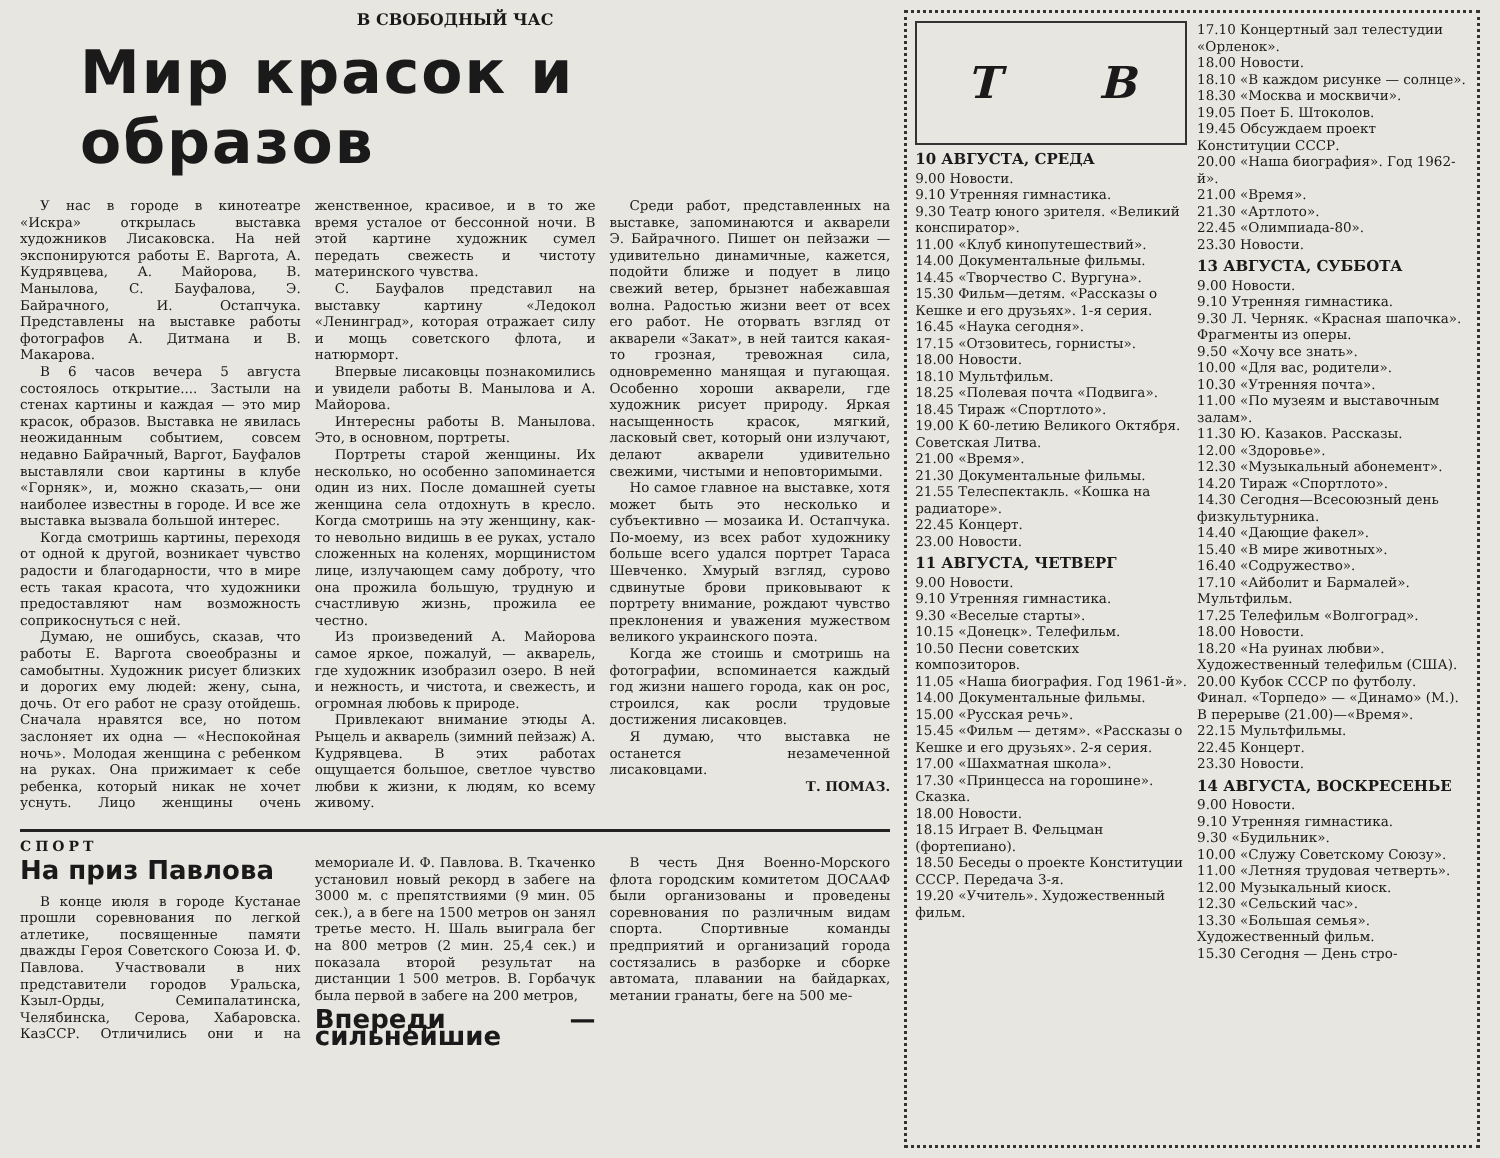В СВОБОДНЫЙ ЧАС
Мир красок и образов
У нас в городе в кинотеатре «Искра» открылась выставка художников Лисаковска. На ней экспонируются работы Е. Варгота, А. Кудрявцева, А. Майорова, В. Манылова, С. Бауфалова, Э. Байрачного, И. Остапчука. Представлены на выставке работы фотографов А. Дитмана и В. Макарова.
В 6 часов вечера 5 августа состоялось открытие.... Застыли на стенах картины и каждая — это мир красок, образов. Выставка не явилась неожиданным событием, совсем недавно Байрачный, Варгот, Бауфалов выставляли свои картины в клубе «Горняк», и, можно сказать,— они наиболее известны в городе. И все же выставка вызвала большой интерес.
Когда смотришь картины, переходя от одной к другой, возникает чувство радости и благодарности, что в мире есть такая красота, что художники предоставляют нам возможность соприкоснуться с ней.
Думаю, не ошибусь, сказав, что работы Е. Варгота своеобразны и самобытны. Художник рисует близких и дорогих ему людей: жену, сына, дочь. От его работ не сразу отойдешь. Сначала нравятся все, но потом заслоняет их одна — «Неспокойная ночь». Молодая женщина с ребенком на руках. Она прижимает к себе ребенка, который никак не хочет уснуть. Лицо женщины очень женственное, красивое, и в то же время усталое от бессонной ночи. В этой картине художник сумел передать свежесть и чистоту материнского чувства.
С. Бауфалов представил на выставку картину «Ледокол «Ленинград», которая отражает силу и мощь советского флота, и натюрморт.
Впервые лисаковцы познакомились и увидели работы В. Манылова и А. Майорова.
Интересны работы В. Манылова. Это, в основном, портреты.
Портреты старой женщины. Их несколько, но особенно запоминается один из них. После домашней суеты женщина села отдохнуть в кресло. Когда смотришь на эту женщину, как-то невольно видишь в ее руках, устало сложенных на коленях, морщинистом лице, излучающем саму доброту, что она прожила большую, трудную и счастливую жизнь, прожила ее честно.
Из произведений А. Майорова самое яркое, пожалуй, — акварель, где художник изобразил озеро. В ней и нежность, и чистота, и свежесть, и огромная любовь к природе.
Привлекают внимание этюды А. Рыцель и акварель (зимний пейзаж) А. Кудрявцева. В этих работах ощущается большое, светлое чувство любви к жизни, к людям, ко всему живому.
Среди работ, представленных на выставке, запоминаются и акварели Э. Байрачного. Пишет он пейзажи — удивительно динамичные, кажется, подойти ближе и подует в лицо свежий ветер, брызнет набежавшая волна. Радостью жизни веет от всех его работ. Не оторвать взгляд от акварели «Закат», в ней таится какая-то грозная, тревожная сила, одновременно манящая и пугающая. Особенно хороши акварели, где художник рисует природу. Яркая насыщенность красок, мягкий, ласковый свет, который они излучают, делают акварели удивительно свежими, чистыми и неповторимыми.
Но самое главное на выставке, хотя может быть это несколько и субъективно — мозаика И. Остапчука. По-моему, из всех работ художнику больше всего удался портрет Тараса Шевченко. Хмурый взгляд, сурово сдвинутые брови приковывают к портрету внимание, рождают чувство преклонения и уважения мужеством великого украинского поэта.
Когда же стоишь и смотришь на фотографии, вспоминается каждый год жизни нашего города, как он рос, строился, как росли трудовые достижения лисаковцев.
Я думаю, что выставка не останется незамеченной лисаковцами.
Т. ПОМАЗ.
СПОРТ
На приз Павлова
В конце июля в городе Кустанае прошли соревнования по легкой атлетике, посвященные памяти дважды Героя Советского Союза И. Ф. Павлова. Участвовали в них представители городов Уральска, Кзыл-Орды, Семипалатинска, Челябинска, Серова, Хабаровска. КазССР. Отличились они и на мемориале И. Ф. Павлова. В. Ткаченко установил новый рекорд в забеге на 3000 м. с препятствиями (9 мин. 05 сек.), а в беге на 1500 метров он занял третье место. Н. Шаль выиграла бег на 800 метров (2 мин. 25,4 сек.) и показала второй результат на дистанции 1 500 метров. В. Горбачук была первой в забеге на 200 метров,
Впереди — сильнейшие
В честь Дня Военно-Морского флота городским комитетом ДОСААФ были организованы и проведены соревнования по различным видам спорта. Спортивные команды предприятий и организаций города состязались в разборке и сборке автомата, плавании на байдарках, метании гранаты, беге на 500 ме-
Т В
10 АВГУСТА, СРЕДА
9.00 Новости.
9.10 Утренняя гимнастика.
9.30 Театр юного зрителя. «Великий конспиратор».
11.00 «Клуб кинопутешествий».
14.00 Документальные фильмы.
14.45 «Творчество С. Вургуна».
15.30 Фильм—детям. «Рассказы о Кешке и его друзьях». 1-я серия.
16.45 «Наука сегодня».
17.15 «Отзовитесь, горнисты».
18.00 Новости.
18.10 Мультфильм.
18.25 «Полевая почта «Подвига».
18.45 Тираж «Спортлото».
19.00 К 60-летию Великого Октября. Советская Литва.
21.00 «Время».
21.30 Документальные фильмы.
21.55 Телеспектакль. «Кошка на радиаторе».
22.45 Концерт.
23.00 Новости.
11 АВГУСТА, ЧЕТВЕРГ
9.00 Новости.
9.10 Утренняя гимнастика.
9.30 «Веселые старты».
10.15 «Донецк». Телефильм.
10.50 Песни советских композиторов.
11.05 «Наша биография. Год 1961-й».
14.00 Документальные фильмы.
15.00 «Русская речь».
15.45 «Фильм — детям». «Рассказы о Кешке и его друзьях». 2-я серия.
17.00 «Шахматная школа».
17.30 «Принцесса на горошине». Сказка.
18.00 Новости.
18.15 Играет В. Фельцман (фортепиано).
18.50 Беседы о проекте Конституции СССР. Передача 3-я.
19.20 «Учитель». Художественный фильм.
17.10 Концертный зал телестудии «Орленок».
18.00 Новости.
18.10 «В каждом рисунке — солнце».
18.30 «Москва и москвичи».
19.05 Поет Б. Штоколов.
19.45 Обсуждаем проект Конституции СССР.
20.00 «Наша биография». Год 1962-й».
21.00 «Время».
21.30 «Артлото».
22.45 «Олимпиада-80».
23.30 Новости.
13 АВГУСТА, СУББОТА
9.00 Новости.
9.10 Утренняя гимнастика.
9.30 Л. Черняк. «Красная шапочка». Фрагменты из оперы.
9.50 «Хочу все знать».
10.00 «Для вас, родители».
10.30 «Утренняя почта».
11.00 «По музеям и выставочным залам».
11.30 Ю. Казаков. Рассказы.
12.00 «Здоровье».
12.30 «Музыкальный абонемент».
14.20 Тираж «Спортлото».
14.30 Сегодня—Всесоюзный день физкультурника.
14.40 «Дающие факел».
15.40 «В мире животных».
16.40 «Содружество».
17.10 «Айболит и Бармалей». Мультфильм.
17.25 Телефильм «Волгоград».
18.00 Новости.
18.20 «На руинах любви». Художественный телефильм (США).
20.00 Кубок СССР по футболу. Финал. «Торпедо» — «Динамо» (М.). В перерыве (21.00)—«Время».
22.15 Мультфильмы.
22.45 Концерт.
23.30 Новости.
14 АВГУСТА, ВОСКРЕСЕНЬЕ
9.00 Новости.
9.10 Утренняя гимнастика.
9.30 «Будильник».
10.00 «Служу Советскому Союзу».
11.00 «Летняя трудовая четверть».
12.00 Музыкальный киоск.
12.30 «Сельский час».
13.30 «Большая семья». Художественный фильм.
15.30 Сегодня — День стро-